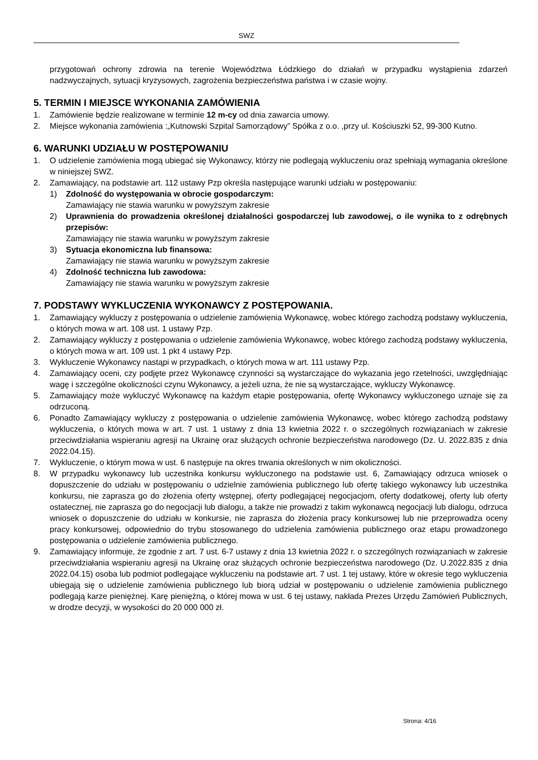SWZ
przygotowań ochrony zdrowia na terenie Województwa Łódzkiego do działań w przypadku wystąpienia zdarzeń nadzwyczajnych, sytuacji kryzysowych, zagrożenia bezpieczeństwa państwa i w czasie wojny.
5. TERMIN I MIEJSCE WYKONANIA ZAMÓWIENIA
1. Zamówienie będzie realizowane w terminie 12 m-cy od dnia zawarcia umowy.
2. Miejsce wykonania zamówienia :„Kutnowski Szpital Samorządowy” Spółka z o.o. ,przy ul. Kościuszki 52, 99-300 Kutno.
6. WARUNKI UDZIAŁU W POSTĘPOWANIU
1. O udzielenie zamówienia mogą ubiegać się Wykonawcy, którzy nie podlegają wykluczeniu oraz spełniają wymagania określone w niniejszej SWZ.
2. Zamawiający, na podstawie art. 112 ustawy Pzp określa następujące warunki udziału w postępowaniu:
1) Zdolność do występowania w obrocie gospodarczym:
Zamawiający nie stawia warunku w powyższym zakresie
2) Uprawnienia do prowadzenia określonej działalności gospodarczej lub zawodowej, o ile wynika to z odrębnych przepisów:
Zamawiający nie stawia warunku w powyższym zakresie
3) Sytuacja ekonomiczna lub finansowa:
Zamawiający nie stawia warunku w powyższym zakresie
4) Zdolność techniczna lub zawodowa:
Zamawiający nie stawia warunku w powyższym zakresie
7. PODSTAWY WYKLUCZENIA WYKONAWCY Z POSTĘPOWANIA.
1. Zamawiający wykluczy z postępowania o udzielenie zamówienia Wykonawcę, wobec którego zachodzą podstawy wykluczenia, o których mowa w art. 108 ust. 1 ustawy Pzp.
2. Zamawiający wykluczy z postępowania o udzielenie zamówienia Wykonawcę, wobec którego zachodzą podstawy wykluczenia, o których mowa w art. 109 ust. 1 pkt 4 ustawy Pzp.
3. Wykluczenie Wykonawcy nastąpi w przypadkach, o których mowa w art. 111 ustawy Pzp.
4. Zamawiający oceni, czy podjęte przez Wykonawcę czynności są wystarczające do wykazania jego rzetelności, uwzględniając wagę i szczególne okoliczności czynu Wykonawcy, a jeżeli uzna, że nie są wystarczające, wykluczy Wykonawcę.
5. Zamawiający może wykluczyć Wykonawcę na każdym etapie postępowania, ofertę Wykonawcy wykluczonego uznaje się za odrzuconą.
6. Ponadto Zamawiający wykluczy z postępowania o udzielenie zamówienia Wykonawcę, wobec którego zachodzą podstawy wykluczenia, o których mowa w art. 7 ust. 1 ustawy z dnia 13 kwietnia 2022 r. o szczególnych rozwiązaniach w zakresie przeciwdziałania wspieraniu agresji na Ukrainę oraz służących ochronie bezpieczeństwa narodowego (Dz. U. 2022.835 z dnia 2022.04.15).
7. Wykluczenie, o którym mowa w ust. 6 następuje na okres trwania określonych w nim okoliczności.
8. W przypadku wykonawcy lub uczestnika konkursu wykluczonego na podstawie ust. 6, Zamawiający odrzuca wniosek o dopuszczenie do udziału w postępowaniu o udzielnie zamówienia publicznego lub ofertę takiego wykonawcy lub uczestnika konkursu, nie zaprasza go do złożenia oferty wstępnej, oferty podlegającej negocjacjom, oferty dodatkowej, oferty lub oferty ostatecznej, nie zaprasza go do negocjacji lub dialogu, a także nie prowadzi z takim wykonawcą negocjacji lub dialogu, odrzuca wniosek o dopuszczenie do udziału w konkursie, nie zaprasza do złożenia pracy konkursowej lub nie przeprowadza oceny pracy konkursowej, odpowiednio do trybu stosowanego do udzielenia zamówienia publicznego oraz etapu prowadzonego postępowania o udzielenie zamówienia publicznego.
9. Zamawiający informuje, że zgodnie z art. 7 ust. 6-7 ustawy z dnia 13 kwietnia 2022 r. o szczególnych rozwiązaniach w zakresie przeciwdziałania wspieraniu agresji na Ukrainę oraz służących ochronie bezpieczeństwa narodowego (Dz. U.2022.835 z dnia 2022.04.15) osoba lub podmiot podlegające wykluczeniu na podstawie art. 7 ust. 1 tej ustawy, które w okresie tego wykluczenia ubiegają się o udzielenie zamówienia publicznego lub biorą udział w postępowaniu o udzielenie zamówienia publicznego podlegają karze pieniężnej. Karę pieniężną, o której mowa w ust. 6 tej ustawy, nakłada Prezes Urzędu Zamówień Publicznych, w drodze decyzji, w wysokości do 20 000 000 zł.
Strona: 4/16